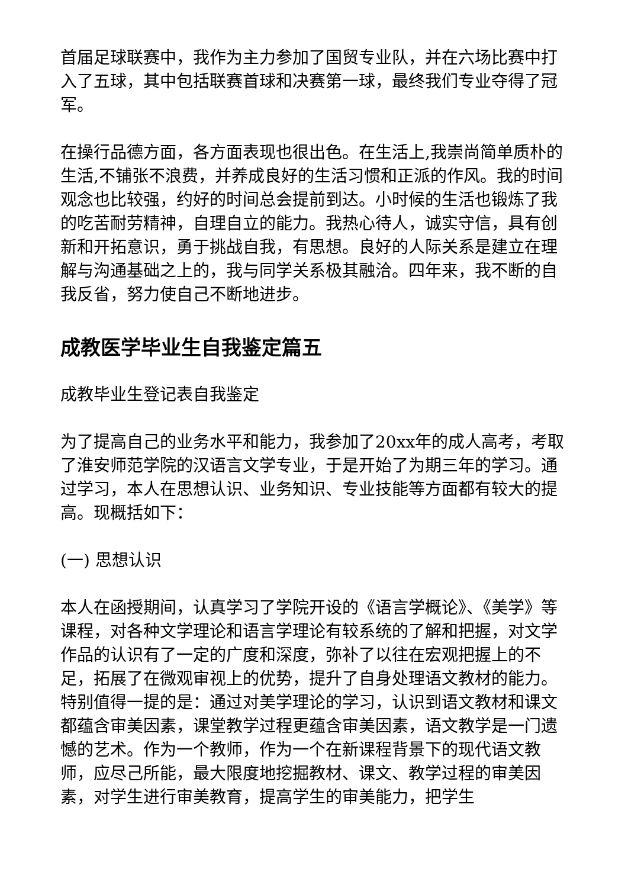首届足球联赛中，我作为主力参加了国贸专业队，并在六场比赛中打入了五球，其中包括联赛首球和决赛第一球，最终我们专业夺得了冠军。
在操行品德方面，各方面表现也很出色。在生活上,我崇尚简单质朴的生活,不铺张不浪费，并养成良好的生活习惯和正派的作风。我的时间观念也比较强，约好的时间总会提前到达。小时候的生活也锻炼了我的吃苦耐劳精神，自理自立的能力。我热心待人，诚实守信，具有创新和开拓意识，勇于挑战自我，有思想。良好的人际关系是建立在理解与沟通基础之上的，我与同学关系极其融洽。四年来，我不断的自我反省，努力使自己不断地进步。
成教医学毕业生自我鉴定篇五
成教毕业生登记表自我鉴定
为了提高自己的业务水平和能力，我参加了20xx年的成人高考，考取了淮安师范学院的汉语言文学专业，于是开始了为期三年的学习。通过学习，本人在思想认识、业务知识、专业技能等方面都有较大的提高。现概括如下：
(一) 思想认识
本人在函授期间，认真学习了学院开设的《语言学概论》、《美学》等课程，对各种文学理论和语言学理论有较系统的了解和把握，对文学作品的认识有了一定的广度和深度，弥补了以往在宏观把握上的不足，拓展了在微观审视上的优势，提升了自身处理语文教材的能力。特别值得一提的是：通过对美学理论的学习，认识到语文教材和课文都蕴含审美因素，课堂教学过程更蕴含审美因素，语文教学是一门遗憾的艺术。作为一个教师，作为一个在新课程背景下的现代语文教师，应尽己所能，最大限度地挖掘教材、课文、教学过程的审美因素，对学生进行审美教育，提高学生的审美能力，把学生